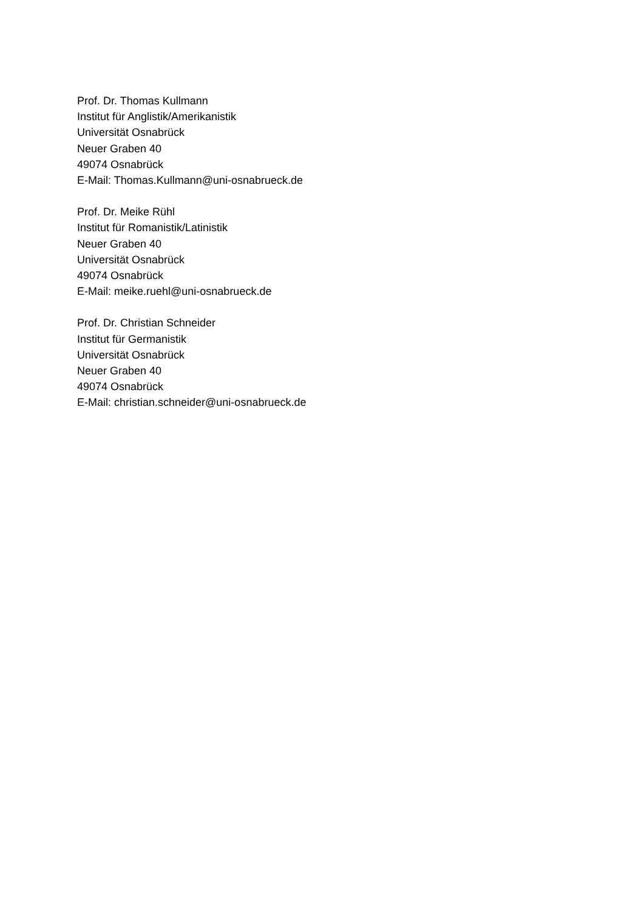Prof. Dr. Thomas Kullmann
Institut für Anglistik/Amerikanistik
Universität Osnabrück
Neuer Graben 40
49074 Osnabrück
E-Mail: Thomas.Kullmann@uni-osnabrueck.de
Prof. Dr. Meike Rühl
Institut für Romanistik/Latinistik
Neuer Graben 40
Universität Osnabrück
49074 Osnabrück
E-Mail: meike.ruehl@uni-osnabrueck.de
Prof. Dr. Christian Schneider
Institut für Germanistik
Universität Osnabrück
Neuer Graben 40
49074 Osnabrück
E-Mail: christian.schneider@uni-osnabrueck.de